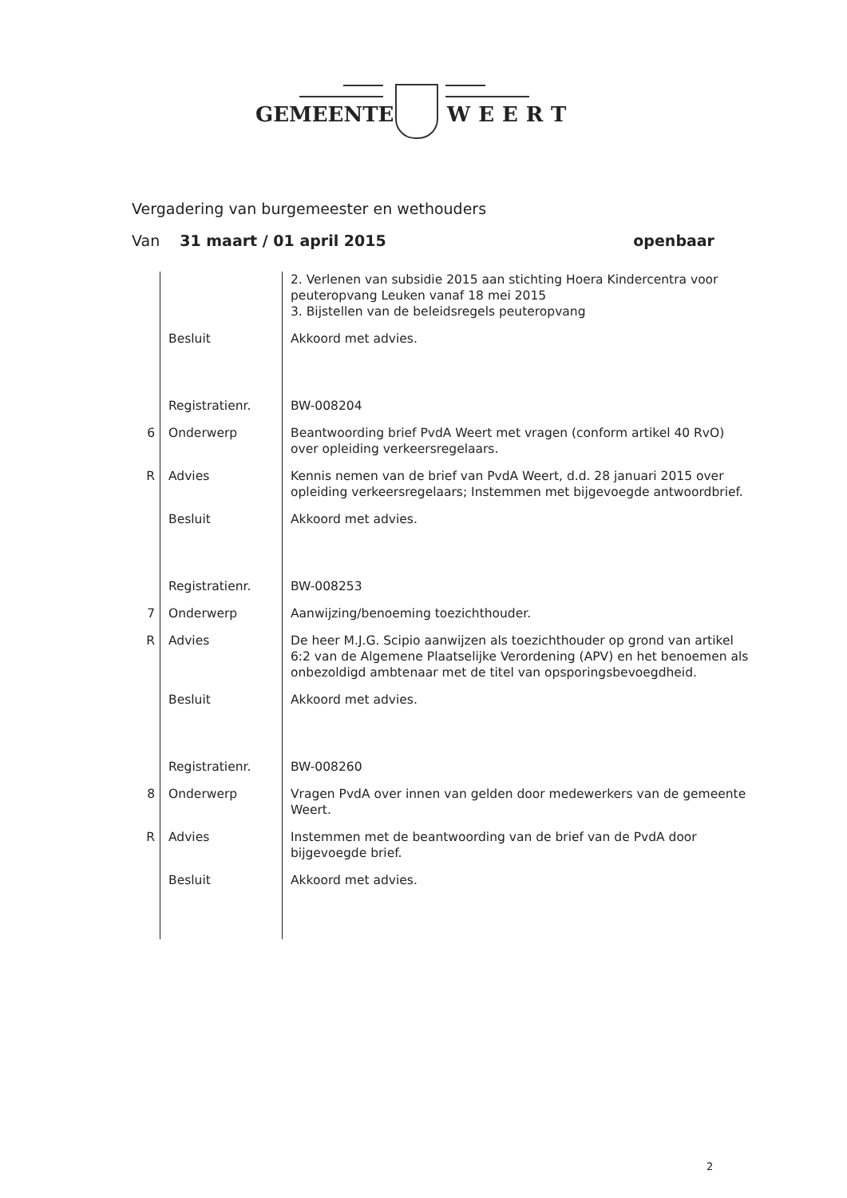GEMEENTE WEERT
Vergadering van burgemeester en wethouders
Van 31 maart / 01 april 2015 openbaar
| | | 2. Verlenen van subsidie 2015 aan stichting Hoera Kindercentra voor peuteropvang Leuken vanaf 18 mei 2015 3. Bijstellen van de beleidsregels peuteropvang |
| | Besluit | Akkoord met advies. |
| | Registratienr. | BW-008204 |
| 6 | Onderwerp | Beantwoording brief PvdA Weert met vragen (conform artikel 40 RvO) over opleiding verkeersregelaars. |
| R | Advies | Kennis nemen van de brief van PvdA Weert, d.d. 28 januari 2015 over opleiding verkeersregelaars; Instemmen met bijgevoegde antwoordbrief. |
| | Besluit | Akkoord met advies. |
| | Registratienr. | BW-008253 |
| 7 | Onderwerp | Aanwijzing/benoeming toezichthouder. |
| R | Advies | De heer M.J.G. Scipio aanwijzen als toezichthouder op grond van artikel 6:2 van de Algemene Plaatselijke Verordening (APV) en het benoemen als onbezoldigd ambtenaar met de titel van opsporingsbevoegdheid. |
| | Besluit | Akkoord met advies. |
| | Registratienr. | BW-008260 |
| 8 | Onderwerp | Vragen PvdA over innen van gelden door medewerkers van de gemeente Weert. |
| R | Advies | Instemmen met de beantwoording van de brief van de PvdA door bijgevoegde brief. |
| | Besluit | Akkoord met advies. |
2